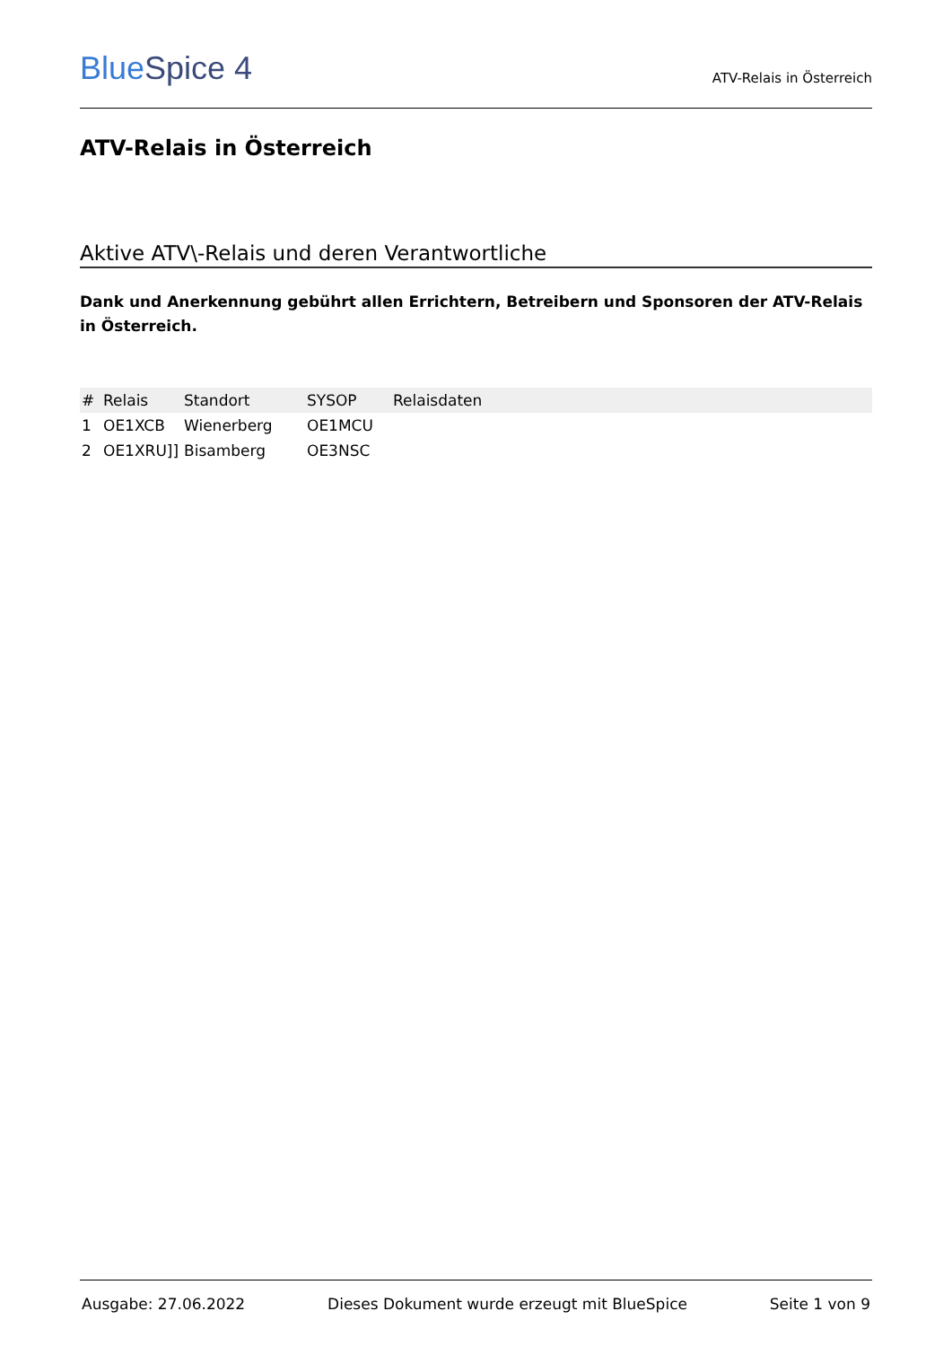BlueSpice 4
ATV-Relais in Österreich
ATV-Relais in Österreich
Aktive ATV\-Relais und deren Verantwortliche
Dank und Anerkennung gebührt allen Errichtern, Betreibern und Sponsoren der ATV-Relais in Österreich.
| # | Relais | Standort | SYSOP | Relaisdaten |
| --- | --- | --- | --- | --- |
| 1 | OE1XCB | Wienerberg | OE1MCU | |
| 2 | OE1XRU]] | Bisamberg | OE3NSC | |
Ausgabe: 27.06.2022 Dieses Dokument wurde erzeugt mit BlueSpice Seite 1 von 9